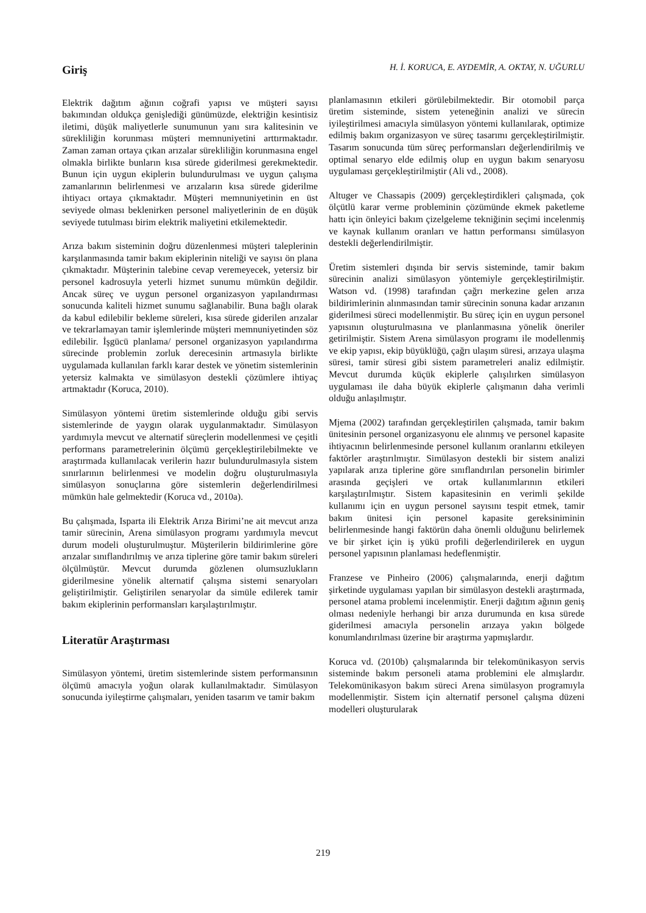Giriş
Elektrik dağıtım ağının coğrafi yapısı ve müşteri sayısı bakımından oldukça genişlediği günümüzde, elektriğin kesintisiz iletimi, düşük maliyetlerle sunumunun yanı sıra kalitesinin ve sürekliliğin korunması müşteri memnuniyetini arttırmaktadır. Zaman zaman ortaya çıkan arızalar sürekliliğin korunmasına engel olmakla birlikte bunların kısa sürede giderilmesi gerekmektedir. Bunun için uygun ekiplerin bulundurulması ve uygun çalışma zamanlarının belirlenmesi ve arızaların kısa sürede giderilme ihtiyacı ortaya çıkmaktadır. Müşteri memnuniyetinin en üst seviyede olması beklenirken personel maliyetlerinin de en düşük seviyede tutulması birim elektrik maliyetini etkilemektedir.
Arıza bakım sisteminin doğru düzenlenmesi müşteri taleplerinin karşılanmasında tamir bakım ekiplerinin niteliği ve sayısı ön plana çıkmaktadır. Müşterinin talebine cevap veremeyecek, yetersiz bir personel kadrosuyla yeterli hizmet sunumu mümkün değildir. Ancak süreç ve uygun personel organizasyon yapılandırması sonucunda kaliteli hizmet sunumu sağlanabilir. Buna bağlı olarak da kabul edilebilir bekleme süreleri, kısa sürede giderilen arızalar ve tekrarlamayan tamir işlemlerinde müşteri memnuniyetinden söz edilebilir. İşgücü planlama/ personel organizasyon yapılandırma sürecinde problemin zorluk derecesinin artmasıyla birlikte uygulamada kullanılan farklı karar destek ve yönetim sistemlerinin yetersiz kalmakta ve simülasyon destekli çözümlere ihtiyaç artmaktadır (Koruca, 2010).
Simülasyon yöntemi üretim sistemlerinde olduğu gibi servis sistemlerinde de yaygın olarak uygulanmaktadır. Simülasyon yardımıyla mevcut ve alternatif süreçlerin modellenmesi ve çeşitli performans parametrelerinin ölçümü gerçekleştirilebilmekte ve araştırmada kullanılacak verilerin hazır bulundurulmasıyla sistem sınırlarının belirlenmesi ve modelin doğru oluşturulmasıyla simülasyon sonuçlarına göre sistemlerin değerlendirilmesi mümkün hale gelmektedir (Koruca vd., 2010a).
Bu çalışmada, Isparta ili Elektrik Arıza Birimi’ne ait mevcut arıza tamir sürecinin, Arena simülasyon programı yardımıyla mevcut durum modeli oluşturulmuştur. Müşterilerin bildirimlerine göre arızalar sınıflandırılmış ve arıza tiplerine göre tamir bakım süreleri ölçülmüştür. Mevcut durumda gözlenen olumsuzlukların giderilmesine yönelik alternatif çalışma sistemi senaryoları geliştirilmiştir. Geliştirilen senaryolar da simüle edilerek tamir bakım ekiplerinin performansları karşılaştırılmıştır.
Literatür Araştırması
Simülasyon yöntemi, üretim sistemlerinde sistem performansının ölçümü amacıyla yoğun olarak kullanılmaktadır. Simülasyon sonucunda iyileştirme çalışmaları, yeniden tasarım ve tamir bakım
H. İ. KORUCA, E. AYDEMİR, A. OKTAY, N. UĞURLU
planlamasının etkileri görülebilmektedir. Bir otomobil parça üretim sisteminde, sistem yeteneğinin analizi ve sürecin iyileştirilmesi amacıyla simülasyon yöntemi kullanılarak, optimize edilmiş bakım organizasyon ve süreç tasarımı gerçekleştirilmiştir. Tasarım sonucunda tüm süreç performansları değerlendirilmiş ve optimal senaryo elde edilmiş olup en uygun bakım senaryosu uygulaması gerçekleştirilmiştir (Ali vd., 2008).
Altuger ve Chassapis (2009) gerçekleştirdikleri çalışmada, çok ölçütlü karar verme probleminin çözümünde ekmek paketleme hattı için önleyici bakım çizelgeleme tekniğinin seçimi incelenmiş ve kaynak kullanım oranları ve hattın performansı simülasyon destekli değerlendirilmiştir.
Üretim sistemleri dışında bir servis sisteminde, tamir bakım sürecinin analizi simülasyon yöntemiyle gerçekleştirilmiştir. Watson vd. (1998) tarafından çağrı merkezine gelen arıza bildirimlerinin alınmasından tamir sürecinin sonuna kadar arızanın giderilmesi süreci modellenmiştir. Bu süreç için en uygun personel yapısının oluşturulmasına ve planlanmasına yönelik öneriler getirilmiştir. Sistem Arena simülasyon programı ile modellenmiş ve ekip yapısı, ekip büyüklüğü, çağrı ulaşım süresi, arızaya ulaşma süresi, tamir süresi gibi sistem parametreleri analiz edilmiştir. Mevcut durumda küçük ekiplerle çalışılırken simülasyon uygulaması ile daha büyük ekiplerle çalışmanın daha verimli olduğu anlaşılmıştır.
Mjema (2002) tarafından gerçekleştirilen çalışmada, tamir bakım ünitesinin personel organizasyonu ele alınmış ve personel kapasite ihtiyacının belirlenmesinde personel kullanım oranlarını etkileyen faktörler araştırılmıştır. Simülasyon destekli bir sistem analizi yapılarak arıza tiplerine göre sınıflandırılan personelin birimler arasında geçişleri ve ortak kullanımlarının etkileri karşılaştırılmıştır. Sistem kapasitesinin en verimli şekilde kullanımı için en uygun personel sayısını tespit etmek, tamir bakım ünitesi için personel kapasite gereksiniminin belirlenmesinde hangi faktörün daha önemli olduğunu belirlemek ve bir şirket için iş yükü profili değerlendirilerek en uygun personel yapısının planlaması hedeflenmiştir.
Franzese ve Pinheiro (2006) çalışmalarında, enerji dağıtım şirketinde uygulaması yapılan bir simülasyon destekli araştırmada, personel atama problemi incelenmiştir. Enerji dağıtım ağının geniş olması nedeniyle herhangi bir arıza durumunda en kısa sürede giderilmesi amacıyla personelin arızaya yakın bölgede konumlandırılması üzerine bir araştırma yapmışlardır.
Koruca vd. (2010b) çalışmalarında bir telekomünikasyon servis sisteminde bakım personeli atama problemini ele almışlardır. Telekomünikasyon bakım süreci Arena simülasyon programıyla modellenmiştir. Sistem için alternatif personel çalışma düzeni modelleri oluşturularak
219